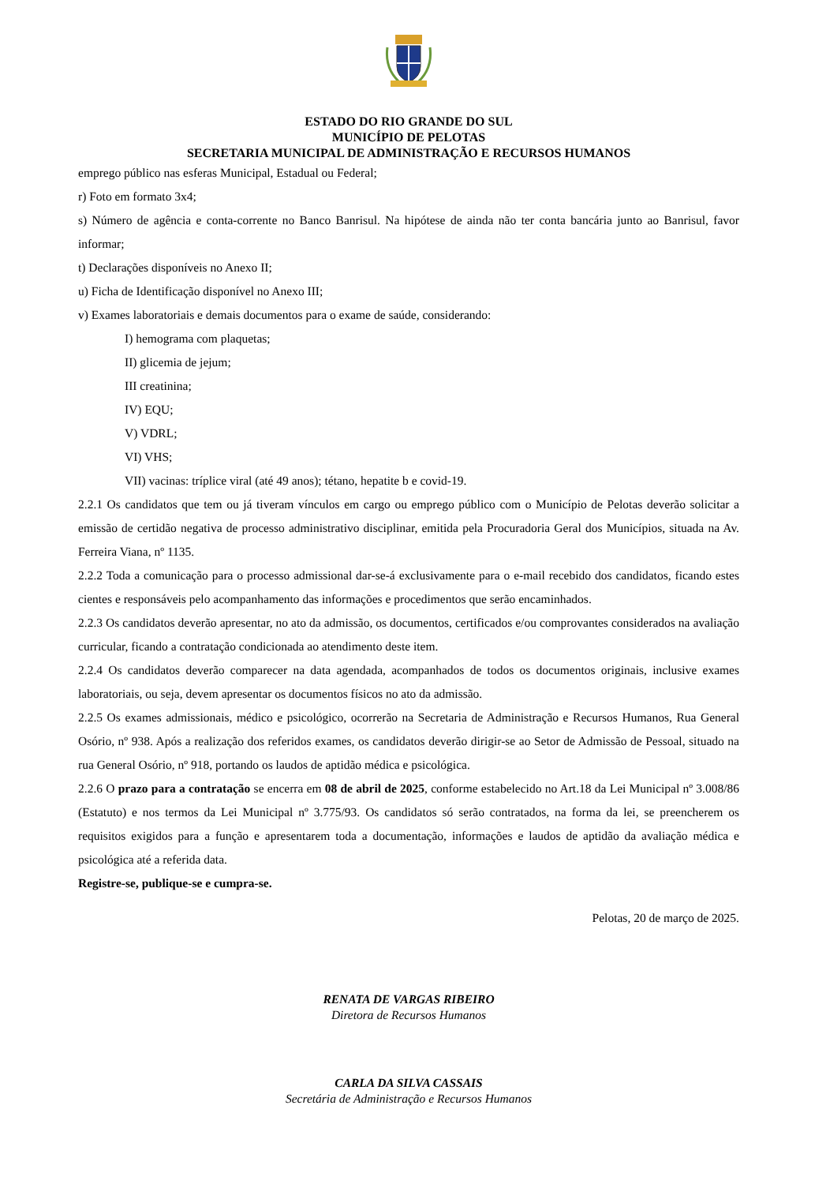ESTADO DO RIO GRANDE DO SUL
MUNICÍPIO DE PELOTAS
SECRETARIA MUNICIPAL DE ADMINISTRAÇÃO E RECURSOS HUMANOS
emprego público nas esferas Municipal, Estadual ou Federal;
r) Foto em formato 3x4;
s) Número de agência e conta-corrente no Banco Banrisul. Na hipótese de ainda não ter conta bancária junto ao Banrisul, favor informar;
t) Declarações disponíveis no Anexo II;
u) Ficha de Identificação disponível no Anexo III;
v) Exames laboratoriais e demais documentos para o exame de saúde, considerando:
I) hemograma com plaquetas;
II) glicemia de jejum;
III creatinina;
IV) EQU;
V) VDRL;
VI) VHS;
VII) vacinas: tríplice viral (até 49 anos); tétano, hepatite b e covid-19.
2.2.1 Os candidatos que tem ou já tiveram vínculos em cargo ou emprego público com o Município de Pelotas deverão solicitar a emissão de certidão negativa de processo administrativo disciplinar, emitida pela Procuradoria Geral dos Municípios, situada na Av. Ferreira Viana, nº 1135.
2.2.2 Toda a comunicação para o processo admissional dar-se-á exclusivamente para o e-mail recebido dos candidatos, ficando estes cientes e responsáveis pelo acompanhamento das informações e procedimentos que serão encaminhados.
2.2.3 Os candidatos deverão apresentar, no ato da admissão, os documentos, certificados e/ou comprovantes considerados na avaliação curricular, ficando a contratação condicionada ao atendimento deste item.
2.2.4 Os candidatos deverão comparecer na data agendada, acompanhados de todos os documentos originais, inclusive exames laboratoriais, ou seja, devem apresentar os documentos físicos no ato da admissão.
2.2.5 Os exames admissionais, médico e psicológico, ocorrerão na Secretaria de Administração e Recursos Humanos, Rua General Osório, nº 938. Após a realização dos referidos exames, os candidatos deverão dirigir-se ao Setor de Admissão de Pessoal, situado na rua General Osório, nº 918, portando os laudos de aptidão médica e psicológica.
2.2.6 O prazo para a contratação se encerra em 08 de abril de 2025, conforme estabelecido no Art.18 da Lei Municipal nº 3.008/86 (Estatuto) e nos termos da Lei Municipal nº 3.775/93. Os candidatos só serão contratados, na forma da lei, se preencherem os requisitos exigidos para a função e apresentarem toda a documentação, informações e laudos de aptidão da avaliação médica e psicológica até a referida data.
Registre-se, publique-se e cumpra-se.
Pelotas, 20 de março de 2025.
RENATA DE VARGAS RIBEIRO
Diretora de Recursos Humanos
CARLA DA SILVA CASSAIS
Secretária de Administração e Recursos Humanos